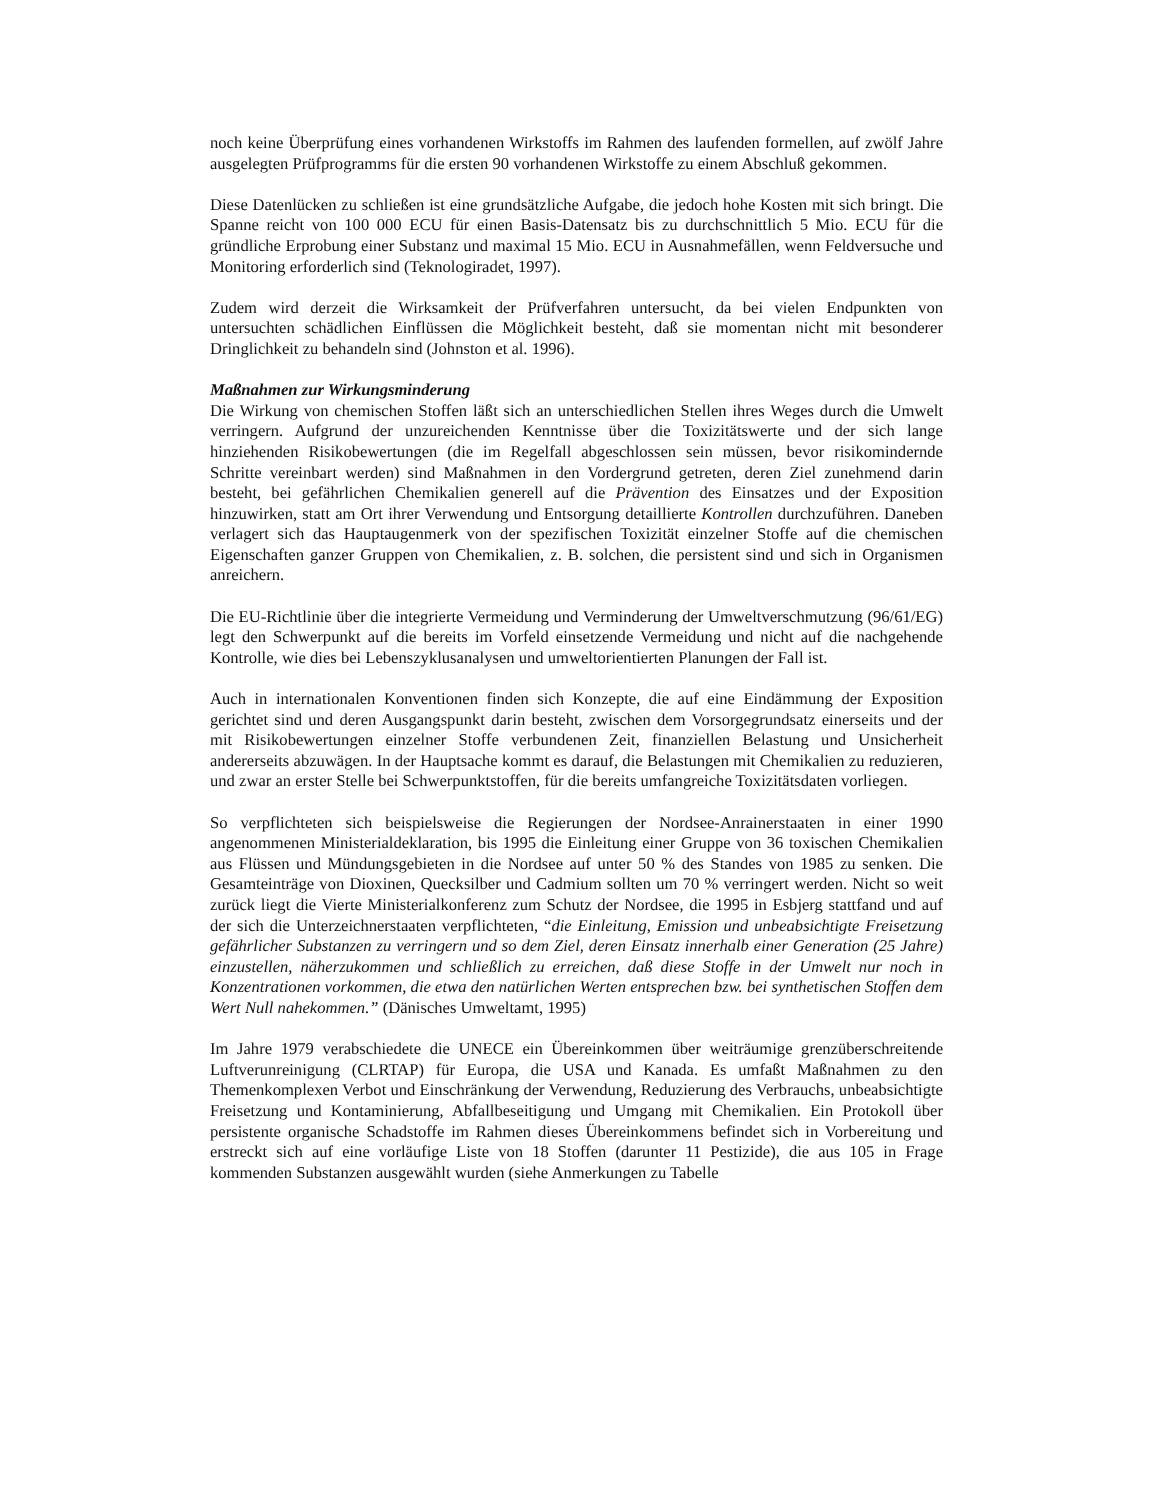noch keine Überprüfung eines vorhandenen Wirkstoffs im Rahmen des laufenden formellen, auf zwölf Jahre ausgelegten Prüfprogramms für die ersten 90 vorhandenen Wirkstoffe zu einem Abschluß gekommen.
Diese Datenlücken zu schließen ist eine grundsätzliche Aufgabe, die jedoch hohe Kosten mit sich bringt. Die Spanne reicht von 100 000 ECU für einen Basis-Datensatz bis zu durchschnittlich 5 Mio. ECU für die gründliche Erprobung einer Substanz und maximal 15 Mio. ECU in Ausnahmefällen, wenn Feldversuche und Monitoring erforderlich sind (Teknologiradet, 1997).
Zudem wird derzeit die Wirksamkeit der Prüfverfahren untersucht, da bei vielen Endpunkten von untersuchten schädlichen Einflüssen die Möglichkeit besteht, daß sie momentan nicht mit besonderer Dringlichkeit zu behandeln sind (Johnston et al. 1996).
Maßnahmen zur Wirkungsminderung
Die Wirkung von chemischen Stoffen läßt sich an unterschiedlichen Stellen ihres Weges durch die Umwelt verringern. Aufgrund der unzureichenden Kenntnisse über die Toxizitätswerte und der sich lange hinziehenden Risikobewertungen (die im Regelfall abgeschlossen sein müssen, bevor risikomindernde Schritte vereinbart werden) sind Maßnahmen in den Vordergrund getreten, deren Ziel zunehmend darin besteht, bei gefährlichen Chemikalien generell auf die Prävention des Einsatzes und der Exposition hinzuwirken, statt am Ort ihrer Verwendung und Entsorgung detaillierte Kontrollen durchzuführen. Daneben verlagert sich das Hauptaugenmerk von der spezifischen Toxizität einzelner Stoffe auf die chemischen Eigenschaften ganzer Gruppen von Chemikalien, z. B. solchen, die persistent sind und sich in Organismen anreichern.
Die EU-Richtlinie über die integrierte Vermeidung und Verminderung der Umweltverschmutzung (96/61/EG) legt den Schwerpunkt auf die bereits im Vorfeld einsetzende Vermeidung und nicht auf die nachgehende Kontrolle, wie dies bei Lebenszyklusanalysen und umweltorientierten Planungen der Fall ist.
Auch in internationalen Konventionen finden sich Konzepte, die auf eine Eindämmung der Exposition gerichtet sind und deren Ausgangspunkt darin besteht, zwischen dem Vorsorgegrundsatz einerseits und der mit Risikobewertungen einzelner Stoffe verbundenen Zeit, finanziellen Belastung und Unsicherheit andererseits abzuwägen. In der Hauptsache kommt es darauf, die Belastungen mit Chemikalien zu reduzieren, und zwar an erster Stelle bei Schwerpunktstoffen, für die bereits umfangreiche Toxizitätsdaten vorliegen.
So verpflichteten sich beispielsweise die Regierungen der Nordsee-Anrainerstaaten in einer 1990 angenommenen Ministerialdeklaration, bis 1995 die Einleitung einer Gruppe von 36 toxischen Chemikalien aus Flüssen und Mündungsgebieten in die Nordsee auf unter 50 % des Standes von 1985 zu senken. Die Gesamteinträge von Dioxinen, Quecksilber und Cadmium sollten um 70 % verringert werden. Nicht so weit zurück liegt die Vierte Ministerialkonferenz zum Schutz der Nordsee, die 1995 in Esbjerg stattfand und auf der sich die Unterzeichnerstaaten verpflichteten, “die Einleitung, Emission und unbeabsichtigte Freisetzung gefährlicher Substanzen zu verringern und so dem Ziel, deren Einsatz innerhalb einer Generation (25 Jahre) einzustellen, näherzukommen und schließlich zu erreichen, daß diese Stoffe in der Umwelt nur noch in Konzentrationen vorkommen, die etwa den natürlichen Werten entsprechen bzw. bei synthetischen Stoffen dem Wert Null nahekommen.” (Dänisches Umweltamt, 1995)
Im Jahre 1979 verabschiedete die UNECE ein Übereinkommen über weiträumige grenzüberschreitende Luftverunreinigung (CLRTAP) für Europa, die USA und Kanada. Es umfaßt Maßnahmen zu den Themenkomplexen Verbot und Einschränkung der Verwendung, Reduzierung des Verbrauchs, unbeabsichtigte Freisetzung und Kontaminierung, Abfallbeseitigung und Umgang mit Chemikalien. Ein Protokoll über persistente organische Schadstoffe im Rahmen dieses Übereinkommens befindet sich in Vorbereitung und erstreckt sich auf eine vorläufige Liste von 18 Stoffen (darunter 11 Pestizide), die aus 105 in Frage kommenden Substanzen ausgewählt wurden (siehe Anmerkungen zu Tabelle